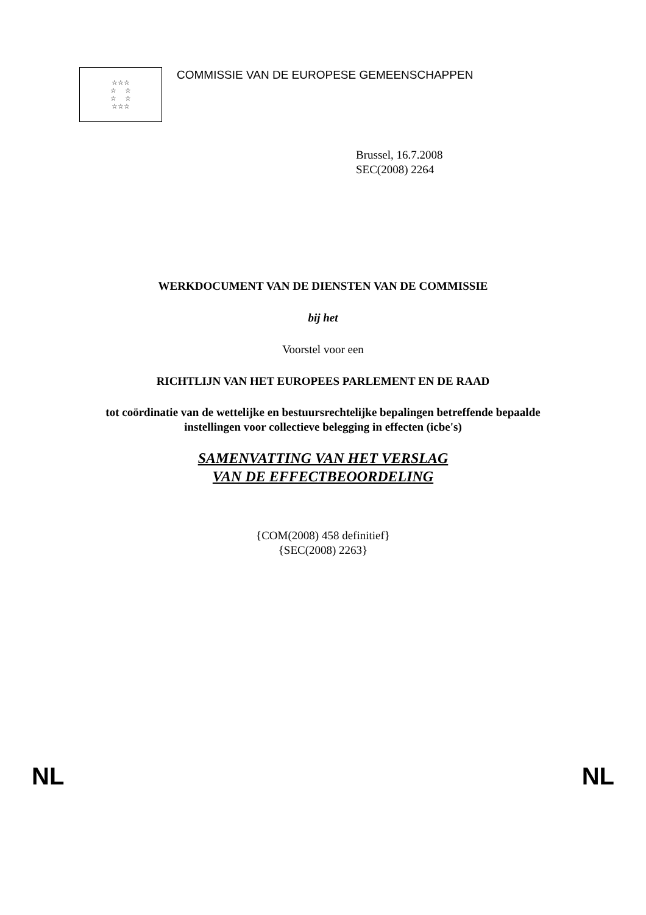☆☆☆
☆ ☆
☆ ☆
☆☆☆
COMMISSIE VAN DE EUROPESE GEMEENSCHAPPEN
Brussel, 16.7.2008
SEC(2008) 2264
WERKDOCUMENT VAN DE DIENSTEN VAN DE COMMISSIE
bij het
Voorstel voor een
RICHTLIJN VAN HET EUROPEES PARLEMENT EN DE RAAD
tot coördinatie van de wettelijke en bestuursrechtelijke bepalingen betreffende bepaalde
instellingen voor collectieve belegging in effecten (icbe's)
SAMENVATTING VAN HET VERSLAG
VAN DE EFFECTBEOORDELING
{COM(2008) 458 definitief}
{SEC(2008) 2263}
NL NL